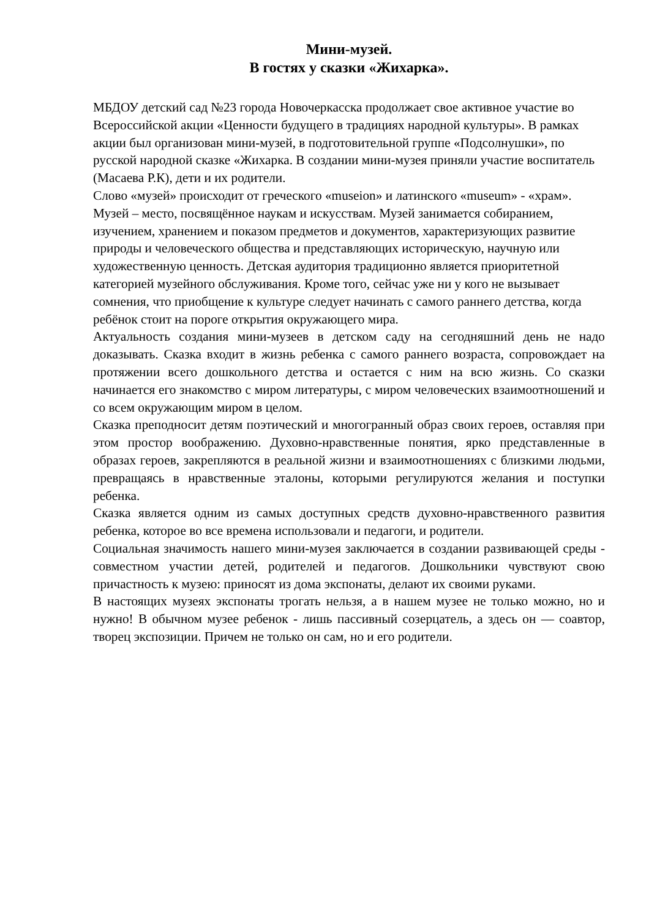Мини-музей.
В гостях у сказки «Жихарка».
МБДОУ детский сад №23 города Новочеркасска продолжает свое активное участие во Всероссийской акции «Ценности будущего в традициях народной культуры». В рамках акции был организован мини-музей, в подготовительной группе «Подсолнушки», по русской народной сказке «Жихарка. В создании мини-музея приняли участие воспитатель (Масаева Р.К), дети и их родители.
Слово «музей» происходит от греческого «museion» и латинского «museum» - «храм». Музей – место, посвящённое наукам и искусствам. Музей занимается собиранием, изучением, хранением и показом предметов и документов, характеризующих развитие природы и человеческого общества и представляющих историческую, научную или художественную ценность. Детская аудитория традиционно является приоритетной категорией музейного обслуживания. Кроме того, сейчас уже ни у кого не вызывает сомнения, что приобщение к культуре следует начинать с самого раннего детства, когда ребёнок стоит на пороге открытия окружающего мира.
Актуальность создания мини-музеев в детском саду на сегодняшний день не надо доказывать. Сказка входит в жизнь ребенка с самого раннего возраста, сопровождает на протяжении всего дошкольного детства и остается с ним на всю жизнь. Со сказки начинается его знакомство с миром литературы, с миром человеческих взаимоотношений и со всем окружающим миром в целом.
Сказка преподносит детям поэтический и многогранный образ своих героев, оставляя при этом простор воображению. Духовно-нравственные понятия, ярко представленные в образах героев, закрепляются в реальной жизни и взаимоотношениях с близкими людьми, превращаясь в нравственные эталоны, которыми регулируются желания и поступки ребенка.
Сказка является одним из самых доступных средств духовно-нравственного развития ребенка, которое во все времена использовали и педагоги, и родители.
Социальная значимость нашего мини-музея заключается в создании развивающей среды - совместном участии детей, родителей и педагогов. Дошкольники чувствуют свою причастность к музею: приносят из дома экспонаты, делают их своими руками.
В настоящих музеях экспонаты трогать нельзя, а в нашем музее не только можно, но и нужно! В обычном музее ребенок - лишь пассивный созерцатель, а здесь он — соавтор, творец экспозиции. Причем не только он сам, но и его родители.